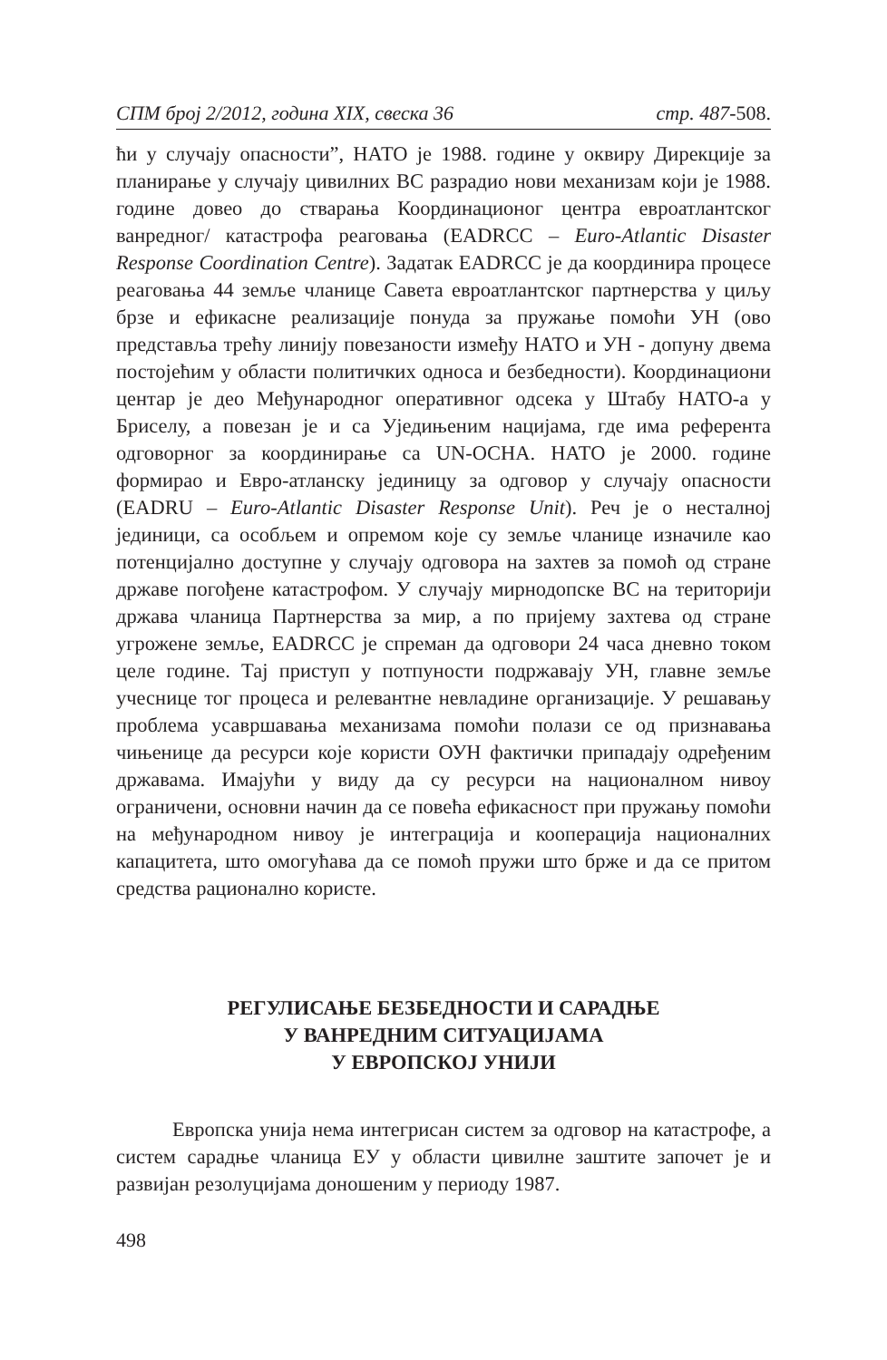СПМ број 2/2012, година XIX, свеска 36 стр. 487-508.
ћи у случају опасности”, НАТО је 1988. године у оквиру Дирекције за планирање у случају цивилних ВС разрадио нови механизам који је 1988. године довео до стварања Координационог центра евроатлантског ванредног/ катастрофа реаговања (EADRCC – Euro-Atlantic Disaster Response Coordination Centre). Задатак EADRCC је да координира процесе реаговања 44 земље чланице Савета евроатлантског партнерства у циљу брзе и ефикасне реализације понуда за пружање помоћи УН (ово представља трећу линију повезаности између НАТО и УН - допуну двема постојећим у области политичких односа и безбедности). Координациони центар је део Међународног оперативног одсека у Штабу НАТО-а у Бриселу, а повезан је и са Уједињеним нацијама, где има референта одговорног за координирање са UN-OCHA. НАТО је 2000. године формирао и Евро-атланску јединицу за одговор у случају опасности (EADRU – Euro-Atlantic Disaster Response Unit). Реч је о несталној јединици, са особљем и опремом које су земље чланице изначиле као потенцијално доступне у случају одговора на захтев за помоћ од стране државе погођене катастрофом. У случају мирнодопске ВС на територији држава чланица Партнерства за мир, а по пријему захтева од стране угрожене земље, EADRCC је спреман да одговори 24 часа дневно током целе године. Тај приступ у потпуности подржавају УН, главне земље учеснице тог процеса и релевантне невладине организације. У решавању проблема усавршавања механизама помоћи полази се од признавања чињенице да ресурси које користи ОУН фактички припадају одређеним државама. Имајући у виду да су ресурси на националном нивоу ограничени, основни начин да се повећа ефикасност при пружању помоћи на међународном нивоу је интеграција и кооперација националних капацитета, што омогућава да се помоћ пружи што брже и да се притом средства рационално користе.
РЕГУЛИСАЊЕ БЕЗБЕДНОСТИ И САРАДЊЕ
У ВАНРЕДНИМ СИТУАЦИЈАМА
У ЕВРОПСКОЈ УНИЈИ
Европска унија нема интегрисан систем за одговор на катастрофе, а систем сарадње чланица ЕУ у области цивилне заштите започет је и развијан резолуцијама доношеним у периоду 1987.
498